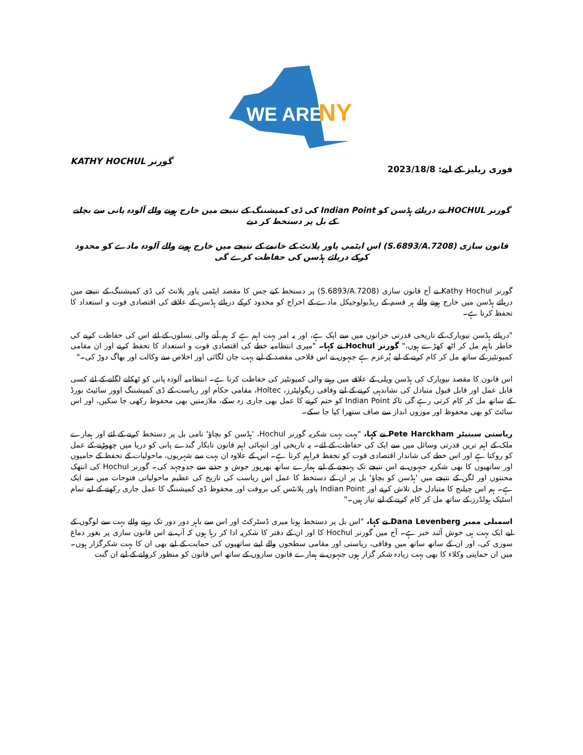WE ARE
NY
فوری ریلیز کے لیے: 2023/18/8 گورنر KATHY HOCHUL
گورنر HOCHUL نے دریائے ہڈسن کو Indian Point کی ڈی کمیشننگ کے نتیجے میں خارج ہونے والے آلودہ پانی سے بچانے کے بل پر دستخط کر دیے
قانون سازی (S.6893/A.7208) اس ایٹمی پاور پلانٹ کے خاتمے کے نتیجے میں خارج ہونے والے آلودہ مادے کو محدود کرکے دریائے ہڈسن کی حفاظت کرے گی
گورنر Kathy Hochul نے آج قانون سازی (S.6893/A.7208) پر دستخط کیے جس کا مقصد ایٹمی پاور پلانٹ کی ڈی کمیشننگ کے نتیجے میں دریائے ہڈسن میں خارج ہونے والے ہر قسم کے ریڈیولوجیکل مادے کے اخراج کو محدود کرکے دریائے ہڈسن کے علاقے کی اقتصادی قوت و استعداد کا تحفظ کرنا ہے۔
"دریائے ہڈسن نیویارک کے تاریخی قدرتی خزانوں میں سے ایک ہے، اور یہ امر بہت اہم ہے کہ ہم آنے والی نسلوں کے لئے اس کی حفاظت کرنے کی خاطر باہم مل کر اٹھ کھڑے ہوں،" گورنر Hochul نے کہا۔ "میری انتظامیہ خطے کی اقتصادی قوت و استعداد کا تحفظ کرنے اور ان مقامی کمیونٹیز کے ساتھ مل کر کام کرنے کے لیے پُرعزم ہے جنہوں نے اس فلاحی مقصد کے لیے بہت جان لگائی اور اخلاص سے وکالت اور بھاگ دوڑ کی۔"
اس قانون کا مقصد نیویارک کی ہڈسن ویلی کے علاقے میں رہنے والی کمیونٹیز کی حفاظت کرنا ہے۔ انتظامیہ آلودہ پانی کو ٹھکانے لگانے کے لئے کسی قابل عمل اور قابل قبول متبادل کی نشاندہی کرنے کے لیے وفاقی ریگولیٹرز، Holtec، مقامی حکام اور ریاست کے ڈی کمیشننگ اوور سائیٹ بورڈ کے ساتھ مل کر کام کرتی رہے گی تاکہ Indian Point کو ختم کرنے کا عمل بھی جاری رہ سکے، ملازمتیں بھی محفوظ رکھی جا سکیں، اور اس سائٹ کو بھی محفوظ اور موزوں انداز سے صاف ستھرا کیا جا سکے۔
ریاستی سینیٹر Pete Harckham نے کہا، "بہت بہت شکریہ گورنر Hochul، 'ہڈسن کو بچاؤ' نامی بل پر دستخط کرنے کے لئے اور ہمارے ملک کے اہم ترین قدرتی وسائل میں سے ایک کی حفاظت کے لئے۔ یہ تاریخی اور انتہائی اہم قانون تابکار گندے پانی کو دریا میں چھوڑنے کے عمل کو روکتا ہے اور اس خطے کی شاندار اقتصادی قوت کو تحفظ فراہم کرتا ہے۔ اس کے علاوہ ان بہت سے شہریوں، ماحولیات کے تحفظ کے حامیوں اور ساتھیوں کا بھی شکریہ جنہوں نے اس نتیجے تک پہنچنے کے لیے ہمارے ساتھ بھرپور جوش و جذبے سے جدوجہد کی۔ گورنر Hochul کی انتھک محنتوں اور لگن کے نتیجے میں 'ہڈسن کو بچاؤ' بل پر ان کے دستخط کا عمل اس ریاست کی تاریخ کی عظیم ماحولیاتی فتوحات میں سے ایک ہے۔ ہم اس چیلنج کا متبادل حل تلاش کرنے اور Indian Point پاور پلانٹس کی بروقت اور محفوظ ڈی کمیشننگ کا عمل جاری رکھنے کے لیے تمام اسٹیک ہولڈرز کے ساتھ مل کر کام کرنے کے لیے تیار ہیں۔"
اسمبلی ممبر Dana Levenberg نے کہا، "اس بل پر دستخط ہونا میری ڈسٹرکٹ اور اس سے باہر دور دور تک رہنے والے بہت سے لوگوں کے لیے ایک بہت ہی خوش آئند خبر ہے۔ آج میں گورنر Hochul کا اور ان کے دفتر کا شکریہ ادا کر رہا ہوں کہ آپ نے اس قانون سازی پر بغور دماغ سوزی کی، اور ان کے ساتھ ساتھ میں وفاقی، ریاستی اور مقامی سطحوں والے اپنے ساتھیوں کی حمایت کے لیے بھی ان کا بہت شکرگزار ہوں۔ میں ان حمایتی وکلاء کا بھی بہت زیادہ شکر گزار ہوں جنہوں نے ہمارے قانون سازوں کے ساتھ اس قانون کو منظور کروانے کے لیے ان گنت